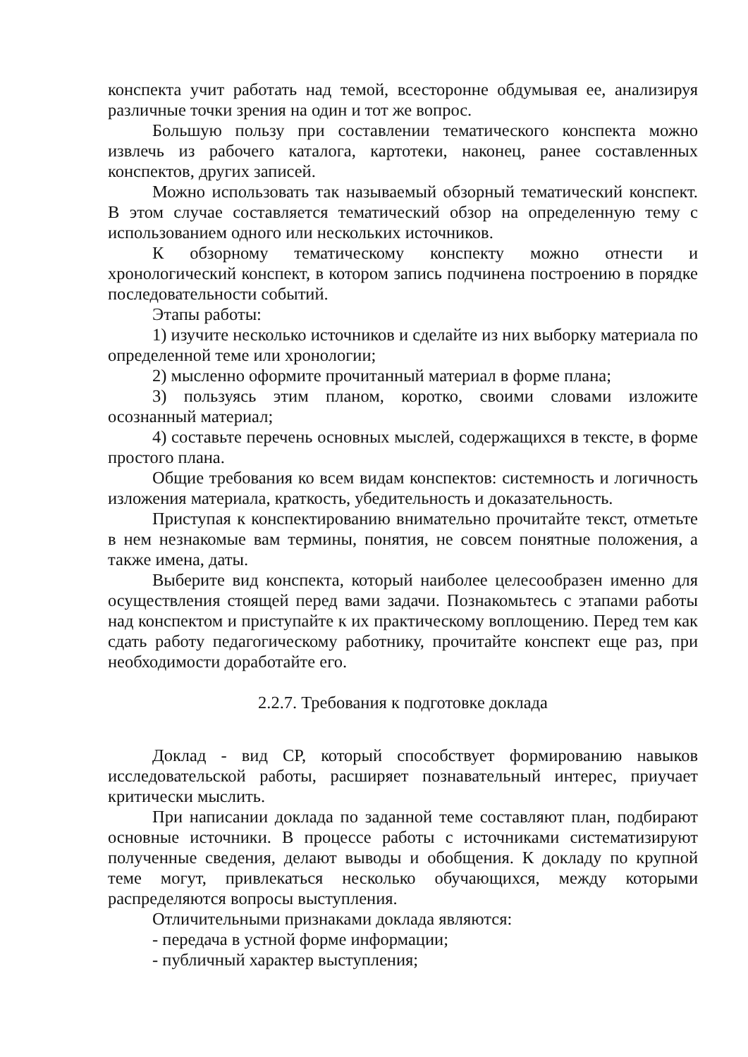конспекта учит работать над темой, всесторонне обдумывая ее, анализируя различные точки зрения на один и тот же вопрос.
Большую пользу при составлении тематического конспекта можно извлечь из рабочего каталога, картотеки, наконец, ранее составленных конспектов, других записей.
Можно использовать так называемый обзорный тематический конспект. В этом случае составляется тематический обзор на определенную тему с использованием одного или нескольких источников.
К обзорному тематическому конспекту можно отнести и хронологический конспект, в котором запись подчинена построению в порядке последовательности событий.
Этапы работы:
1) изучите несколько источников и сделайте из них выборку материала по определенной теме или хронологии;
2) мысленно оформите прочитанный материал в форме плана;
3) пользуясь этим планом, коротко, своими словами изложите осознанный материал;
4) составьте перечень основных мыслей, содержащихся в тексте, в форме простого плана.
Общие требования ко всем видам конспектов: системность и логичность изложения материала, краткость, убедительность и доказательность.
Приступая к конспектированию внимательно прочитайте текст, отметьте в нем незнакомые вам термины, понятия, не совсем понятные положения, а также имена, даты.
Выберите вид конспекта, который наиболее целесообразен именно для осуществления стоящей перед вами задачи. Познакомьтесь с этапами работы над конспектом и приступайте к их практическому воплощению. Перед тем как сдать работу педагогическому работнику, прочитайте конспект еще раз, при необходимости доработайте его.
2.2.7. Требования к подготовке доклада
Доклад - вид СР, который способствует формированию навыков исследовательской работы, расширяет познавательный интерес, приучает критически мыслить.
При написании доклада по заданной теме составляют план, подбирают основные источники. В процессе работы с источниками систематизируют полученные сведения, делают выводы и обобщения. К докладу по крупной теме могут, привлекаться несколько обучающихся, между которыми распределяются вопросы выступления.
Отличительными признаками доклада являются:
- передача в устной форме информации;
- публичный характер выступления;